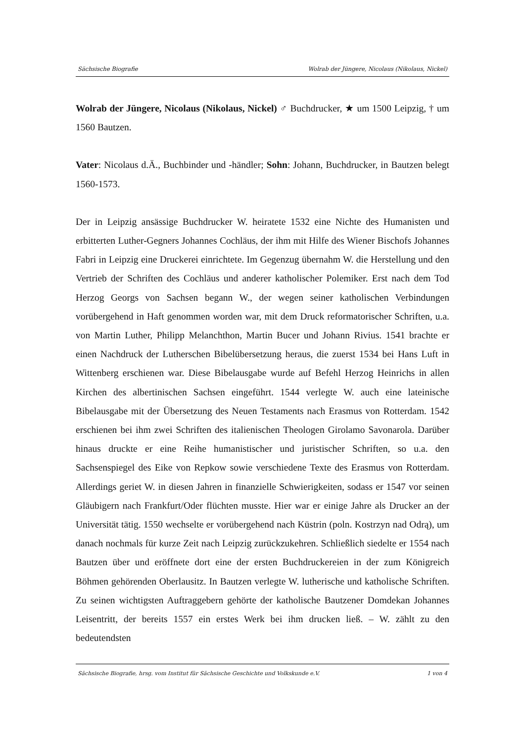Sächsische Biografie Wolrab der Jüngere, Nicolaus (Nikolaus, Nickel)
Wolrab der Jüngere, Nicolaus (Nikolaus, Nickel) ♂ Buchdrucker, ★ um 1500 Leipzig, † um 1560 Bautzen.
Vater: Nicolaus d.Ä., Buchbinder und -händler; Sohn: Johann, Buchdrucker, in Bautzen belegt 1560-1573.
Der in Leipzig ansässige Buchdrucker W. heiratete 1532 eine Nichte des Humanisten und erbitterten Luther-Gegners Johannes Cochläus, der ihm mit Hilfe des Wiener Bischofs Johannes Fabri in Leipzig eine Druckerei einrichtete. Im Gegenzug übernahm W. die Herstellung und den Vertrieb der Schriften des Cochläus und anderer katholischer Polemiker. Erst nach dem Tod Herzog Georgs von Sachsen begann W., der wegen seiner katholischen Verbindungen vorübergehend in Haft genommen worden war, mit dem Druck reformatorischer Schriften, u.a. von Martin Luther, Philipp Melanchthon, Martin Bucer und Johann Rivius. 1541 brachte er einen Nachdruck der Lutherschen Bibelübersetzung heraus, die zuerst 1534 bei Hans Luft in Wittenberg erschienen war. Diese Bibelausgabe wurde auf Befehl Herzog Heinrichs in allen Kirchen des albertinischen Sachsen eingeführt. 1544 verlegte W. auch eine lateinische Bibelausgabe mit der Übersetzung des Neuen Testaments nach Erasmus von Rotterdam. 1542 erschienen bei ihm zwei Schriften des italienischen Theologen Girolamo Savonarola. Darüber hinaus druckte er eine Reihe humanistischer und juristischer Schriften, so u.a. den Sachsenspiegel des Eike von Repkow sowie verschiedene Texte des Erasmus von Rotterdam. Allerdings geriet W. in diesen Jahren in finanzielle Schwierigkeiten, sodass er 1547 vor seinen Gläubigern nach Frankfurt/Oder flüchten musste. Hier war er einige Jahre als Drucker an der Universität tätig. 1550 wechselte er vorübergehend nach Küstrin (poln. Kostrzyn nad Odrą), um danach nochmals für kurze Zeit nach Leipzig zurückzukehren. Schließlich siedelte er 1554 nach Bautzen über und eröffnete dort eine der ersten Buchdruckereien in der zum Königreich Böhmen gehörenden Oberlausitz. In Bautzen verlegte W. lutherische und katholische Schriften. Zu seinen wichtigsten Auftraggebern gehörte der katholische Bautzener Domdekan Johannes Leisentritt, der bereits 1557 ein erstes Werk bei ihm drucken ließ. – W. zählt zu den bedeutendsten
Sächsische Biografie, hrsg. vom Institut für Sächsische Geschichte und Volkskunde e.V. 1 von 4